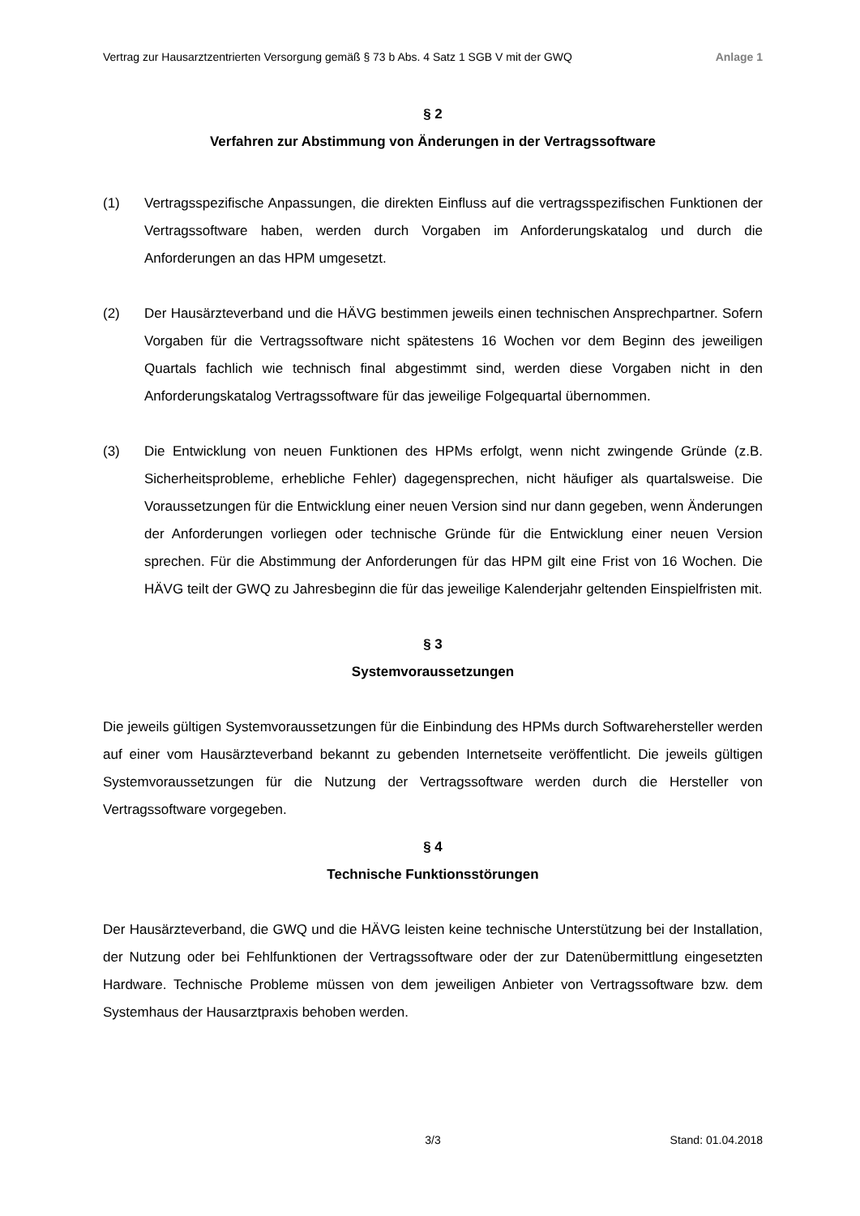Vertrag zur Hausarztzentrierten Versorgung gemäß § 73 b Abs. 4 Satz 1 SGB V mit der GWQ Anlage 1
§ 2
Verfahren zur Abstimmung von Änderungen in der Vertragssoftware
(1) Vertragsspezifische Anpassungen, die direkten Einfluss auf die vertragsspezifischen Funktionen der Vertragssoftware haben, werden durch Vorgaben im Anforderungskatalog und durch die Anforderungen an das HPM umgesetzt.
(2) Der Hausärzteverband und die HÄVG bestimmen jeweils einen technischen Ansprechpartner. Sofern Vorgaben für die Vertragssoftware nicht spätestens 16 Wochen vor dem Beginn des jeweiligen Quartals fachlich wie technisch final abgestimmt sind, werden diese Vorgaben nicht in den Anforderungskatalog Vertragssoftware für das jeweilige Folgequartal übernommen.
(3) Die Entwicklung von neuen Funktionen des HPMs erfolgt, wenn nicht zwingende Gründe (z.B. Sicherheitsprobleme, erhebliche Fehler) dagegensprechen, nicht häufiger als quartalsweise. Die Voraussetzungen für die Entwicklung einer neuen Version sind nur dann gegeben, wenn Änderungen der Anforderungen vorliegen oder technische Gründe für die Entwicklung einer neuen Version sprechen. Für die Abstimmung der Anforderungen für das HPM gilt eine Frist von 16 Wochen. Die HÄVG teilt der GWQ zu Jahresbeginn die für das jeweilige Kalenderjahr geltenden Einspielfristen mit.
§ 3
Systemvoraussetzungen
Die jeweils gültigen Systemvoraussetzungen für die Einbindung des HPMs durch Softwarehersteller werden auf einer vom Hausärzteverband bekannt zu gebenden Internetseite veröffentlicht. Die jeweils gültigen Systemvoraussetzungen für die Nutzung der Vertragssoftware werden durch die Hersteller von Vertragssoftware vorgegeben.
§ 4
Technische Funktionsstörungen
Der Hausärzteverband, die GWQ und die HÄVG leisten keine technische Unterstützung bei der Installation, der Nutzung oder bei Fehlfunktionen der Vertragssoftware oder der zur Datenübermittlung eingesetzten Hardware. Technische Probleme müssen von dem jeweiligen Anbieter von Vertragssoftware bzw. dem Systemhaus der Hausarztpraxis behoben werden.
3/3 Stand: 01.04.2018